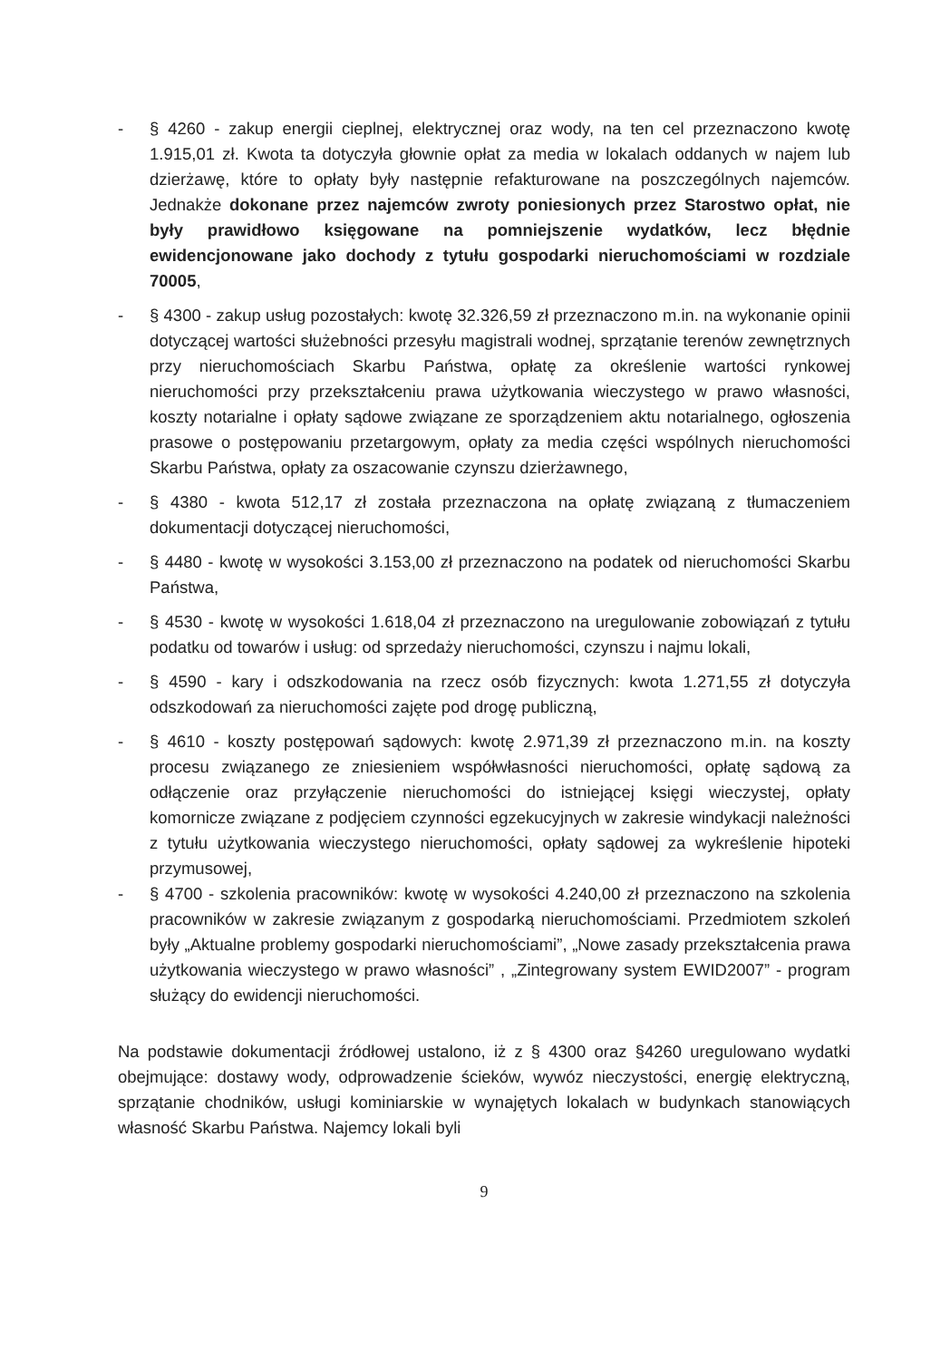- § 4260 - zakup energii cieplnej, elektrycznej oraz wody, na ten cel przeznaczono kwotę 1.915,01 zł. Kwota ta dotyczyła głownie opłat za media w lokalach oddanych w najem lub dzierżawę, które to opłaty były następnie refakturowane na poszczególnych najemców. Jednakże dokonane przez najemców zwroty poniesionych przez Starostwo opłat, nie były prawidłowo księgowane na pomniejszenie wydatków, lecz błędnie ewidencjonowane jako dochody z tytułu gospodarki nieruchomościami w rozdziale 70005,
- § 4300 - zakup usług pozostałych: kwotę 32.326,59 zł przeznaczono m.in. na wykonanie opinii dotyczącej wartości służebności przesyłu magistrali wodnej, sprzątanie terenów zewnętrznych przy nieruchomościach Skarbu Państwa, opłatę za określenie wartości rynkowej nieruchomości przy przekształceniu prawa użytkowania wieczystego w prawo własności, koszty notarialne i opłaty sądowe związane ze sporządzeniem aktu notarialnego, ogłoszenia prasowe o postępowaniu przetargowym, opłaty za media części wspólnych nieruchomości Skarbu Państwa, opłaty za oszacowanie czynszu dzierżawnego,
- § 4380 - kwota 512,17 zł została przeznaczona na opłatę związaną z tłumaczeniem dokumentacji dotyczącej nieruchomości,
- § 4480 - kwotę w wysokości 3.153,00 zł przeznaczono na podatek od nieruchomości Skarbu Państwa,
- § 4530 - kwotę w wysokości 1.618,04 zł przeznaczono na uregulowanie zobowiązań z tytułu podatku od towarów i usług: od sprzedaży nieruchomości, czynszu i najmu lokali,
- § 4590 - kary i odszkodowania na rzecz osób fizycznych: kwota 1.271,55 zł dotyczyła odszkodowań za nieruchomości zajęte pod drogę publiczną,
- § 4610 - koszty postępowań sądowych: kwotę 2.971,39 zł przeznaczono m.in. na koszty procesu związanego ze zniesieniem współwłasności nieruchomości, opłatę sądową za odłączenie oraz przyłączenie nieruchomości do istniejącej księgi wieczystej, opłaty komornicze związane z podjęciem czynności egzekucyjnych w zakresie windykacji należności z tytułu użytkowania wieczystego nieruchomości, opłaty sądowej za wykreślenie hipoteki przymusowej,
- § 4700 - szkolenia pracowników: kwotę w wysokości 4.240,00 zł przeznaczono na szkolenia pracowników w zakresie związanym z gospodarką nieruchomościami. Przedmiotem szkoleń były „Aktualne problemy gospodarki nieruchomościami”, „Nowe zasady przekształcenia prawa użytkowania wieczystego w prawo własności” , „Zintegrowany system EWID2007” - program służący do ewidencji nieruchomości.
Na podstawie dokumentacji źródłowej ustalono, iż z § 4300 oraz §4260 uregulowano wydatki obejmujące: dostawy wody, odprowadzenie ścieków, wywóz nieczystości, energię elektryczną, sprzątanie chodników, usługi kominiarskie w wynajętych lokalach w budynkach stanowiących własność Skarbu Państwa. Najemcy lokali byli
9